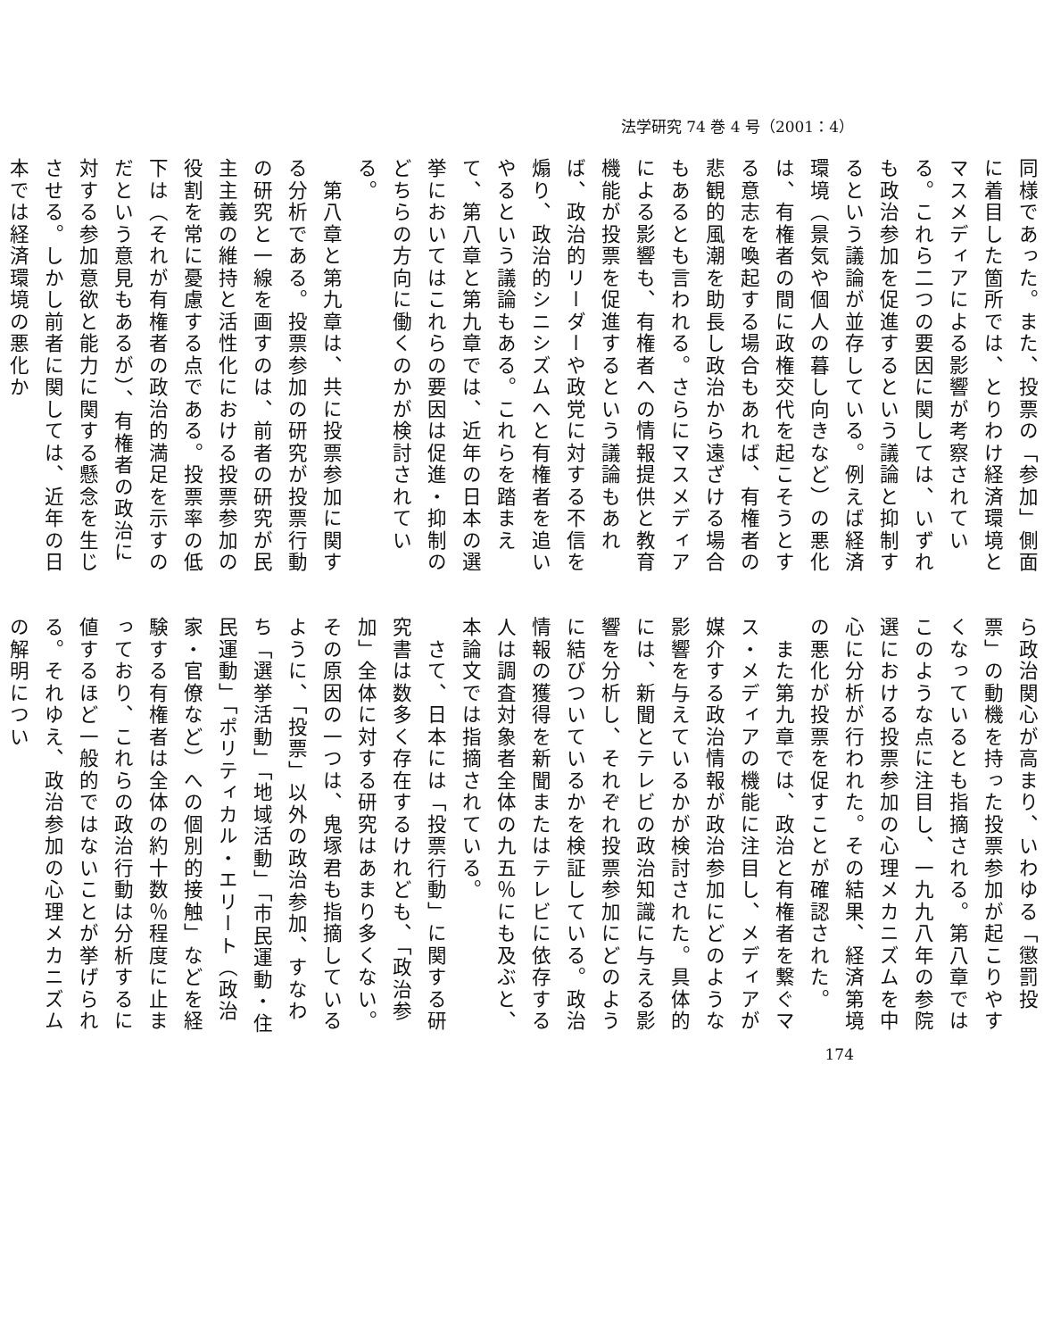法学研究 74 巻 4 号（2001：4）
同様であった。また、投票の「参加」側面に着目した箇所では、とりわけ経済環境とマスメディアによる影響が考察されている。これら二つの要因に関しては、いずれも政治参加を促進するという議論と抑制するという議論が並存している。例えば経済環境（景気や個人の暮し向きなど）の悪化は、有権者の間に政権交代を起こそうとする意志を喚起する場合もあれば、有権者の悲観的風潮を助長し政治から遠ざける場合もあるとも言われる。さらにマスメディアによる影響も、有権者への情報提供と教育機能が投票を促進するという議論もあれば、政治的リーダーや政党に対する不信を煽り、政治的シニシズムへと有権者を追いやるという議論もある。これらを踏まえて、第八章と第九章では、近年の日本の選挙においてはこれらの要因は促進・抑制のどちらの方向に働くのかが検討されている。
　第八章と第九章は、共に投票参加に関する分析である。投票参加の研究が投票行動の研究と一線を画すのは、前者の研究が民主主義の維持と活性化における投票参加の役割を常に憂慮する点である。投票率の低下は（それが有権者の政治的満足を示すのだという意見もあるが）、有権者の政治に対する参加意欲と能力に関する懸念を生じさせる。しかし前者に関しては、近年の日本では経済環境の悪化か
ら政治関心が高まり、いわゆる「懲罰投票」の動機を持った投票参加が起こりやすくなっているとも指摘される。第八章ではこのような点に注目し、一九九八年の参院選における投票参加の心理メカニズムを中心に分析が行われた。その結果、経済第境の悪化が投票を促すことが確認された。
　また第九章では、政治と有権者を繋ぐマス・メディアの機能に注目し、メディアが媒介する政治情報が政治参加にどのような影響を与えているかが検討された。具体的には、新聞とテレビの政治知識に与える影響を分析し、それぞれ投票参加にどのように結びついているかを検証している。政治情報の獲得を新聞またはテレビに依存する人は調査対象者全体の九五％にも及ぶと、本論文では指摘されている。
　さて、日本には「投票行動」に関する研究書は数多く存在するけれども、「政治参加」全体に対する研究はあまり多くない。その原因の一つは、鬼塚君も指摘しているように、「投票」以外の政治参加、すなわち「選挙活動」「地域活動」「市民運動・住民運動」「ポリティカル・エリート（政治家・官僚など）への個別的接触」などを経験する有権者は全体の約十数％程度に止まっており、これらの政治行動は分析するに値するほど一般的ではないことが挙げられる。それゆえ、政治参加の心理メカニズムの解明につい
174